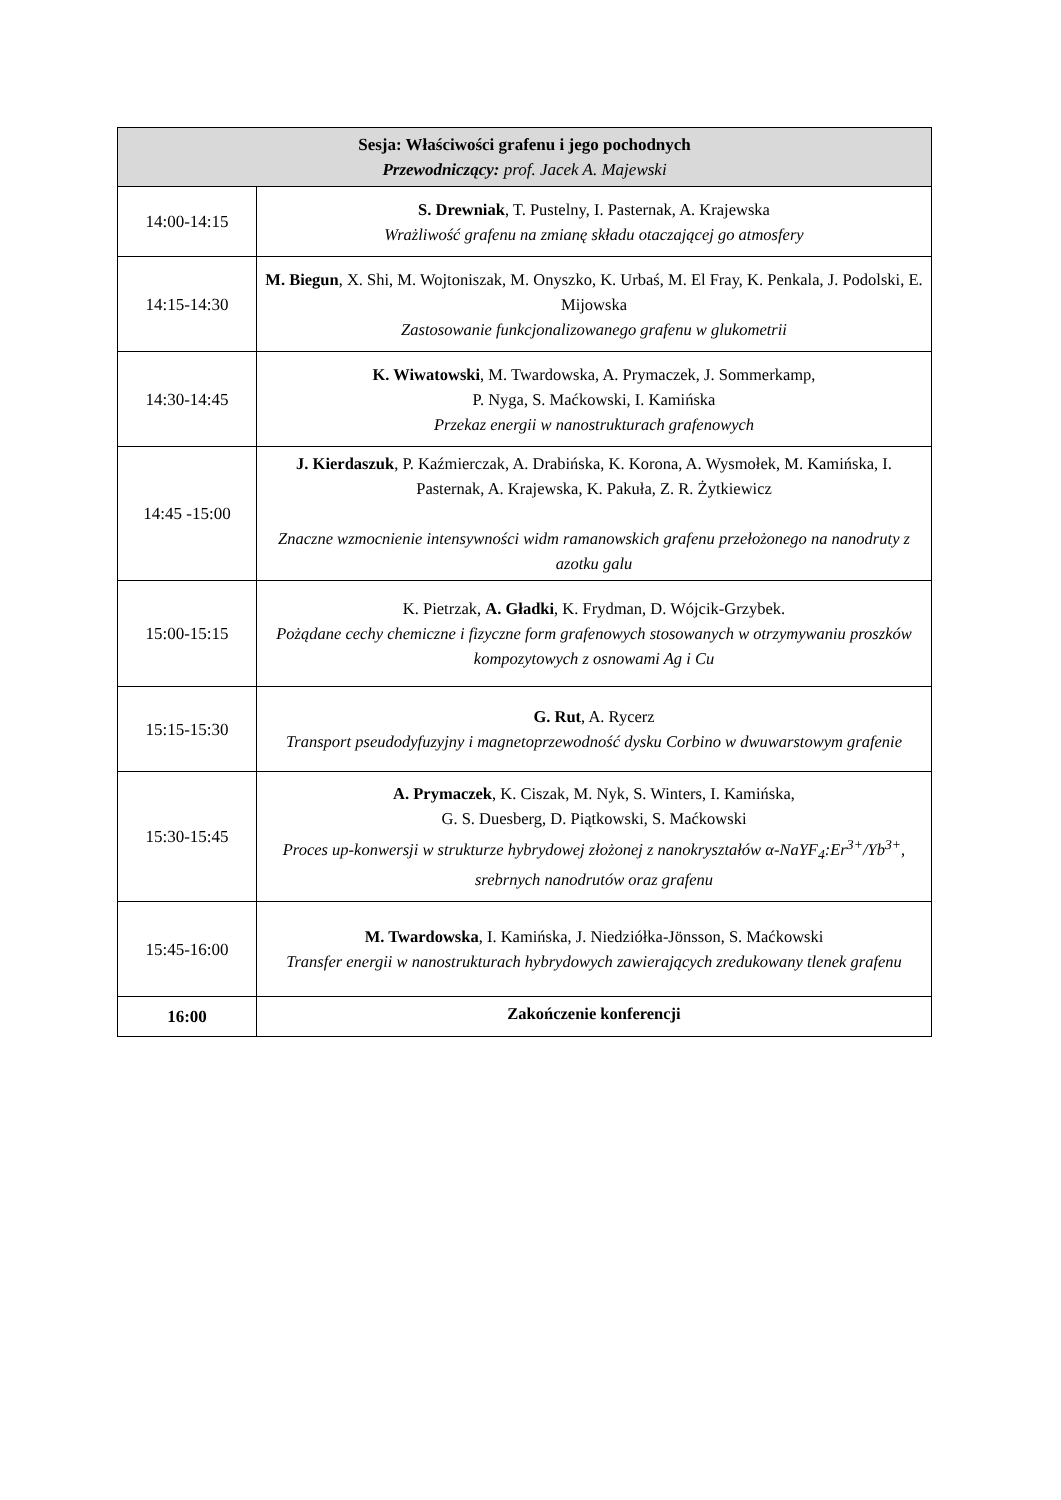| Sesja: Właściwości grafenu i jego pochodnych Przewodniczący: prof. Jacek A. Majewski | |
| --- | --- |
| 14:00-14:15 | S. Drewniak , T. Pustelny, I. Pasternak, A. Krajewska Wrażliwość grafenu na zmianę składu otaczającej go atmosfery |
| 14:15-14:30 | M. Biegun , X. Shi, M. Wojtoniszak, M. Onyszko, K. Urbaś, M. El Fray, K. Penkala, J. Podolski, E. Mijowska Zastosowanie funkcjonalizowanego grafenu w glukometrii |
| 14:30-14:45 | K. Wiwatowski , M. Twardowska, A. Prymaczek, J. Sommerkamp, P. Nyga, S. Maćkowski, I. Kamińska Przekaz energii w nanostrukturach grafenowych |
| 14:45 -15:00 | J. Kierdaszuk , P. Kaźmierczak, A. Drabińska, K. Korona, A. Wysmołek, M. Kamińska, I. Pasternak, A. Krajewska, K. Pakuła, Z. R. Żytkiewicz Znaczne wzmocnienie intensywności widm ramanowskich grafenu przełożonego na nanodruty z azotku galu |
| 15:00-15:15 | K. Pietrzak, A. Gładki , K. Frydman, D. Wójcik-Grzybek. Pożądane cechy chemiczne i fizyczne form grafenowych stosowanych w otrzymywaniu proszków kompozytowych z osnowami Ag i Cu |
| 15:15-15:30 | G. Rut , A. Rycerz Transport pseudodyfuzyjny i magnetoprzewodność dysku Corbino w dwuwarstowym grafenie |
| 15:30-15:45 | A. Prymaczek , K. Ciszak, M. Nyk, S. Winters, I. Kamińska, G. S. Duesberg, D. Piątkowski, S. Maćkowski Proces up-konwersji w strukturze hybrydowej złożonej z nanokryształów α-NaYF<sub>4</sub>:Er<sup>3+</sup>/Yb<sup>3+</sup>, srebrnych nanodrutów oraz grafenu |
| 15:45-16:00 | M. Twardowska , I. Kamińska, J. Niedziółka-Jönsson, S. Maćkowski Transfer energii w nanostrukturach hybrydowych zawierających zredukowany tlenek grafenu |
| 16:00 | Zakończenie konferencji |